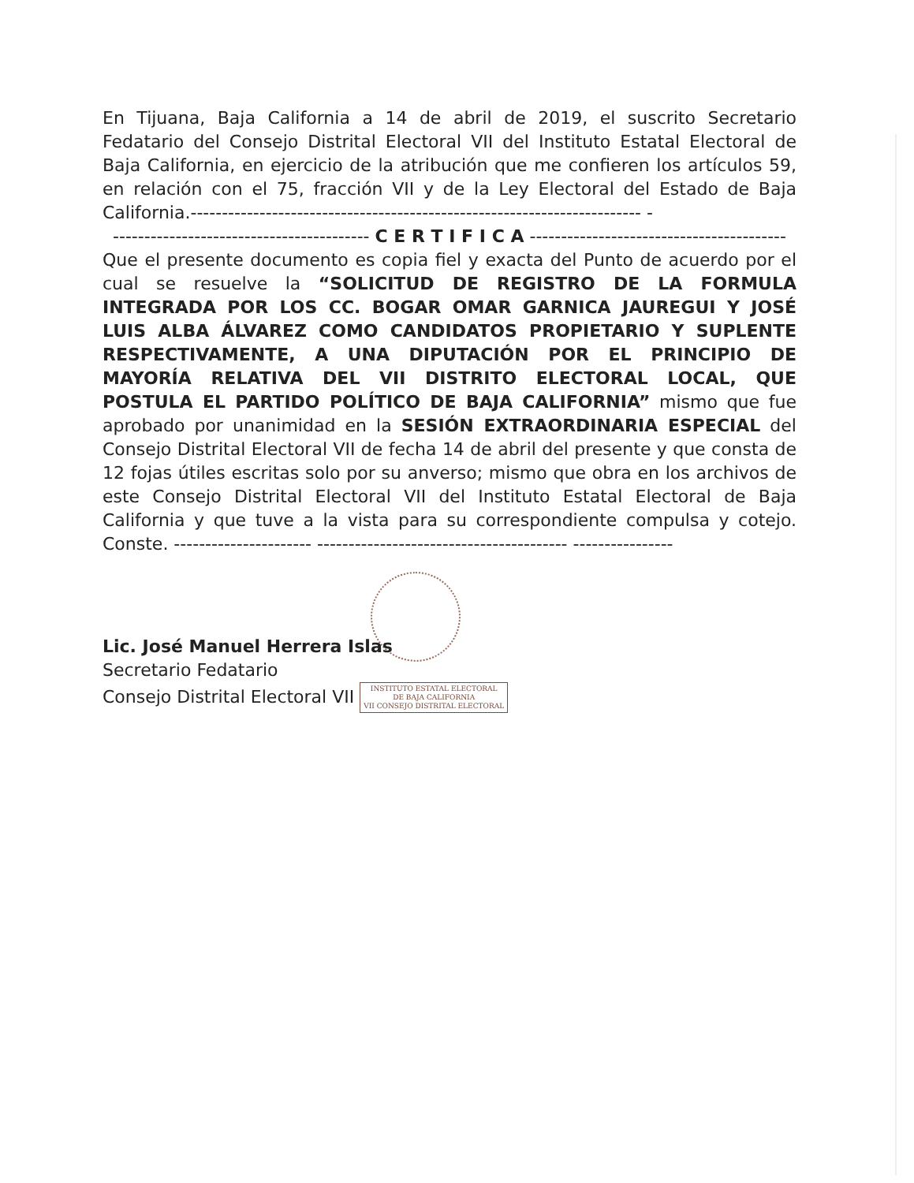En Tijuana, Baja California a 14 de abril de 2019, el suscrito Secretario Fedatario del Consejo Distrital Electoral VII del Instituto Estatal Electoral de Baja California, en ejercicio de la atribución que me confieren los artículos 59, en relación con el 75, fracción VII y de la Ley Electoral del Estado de Baja California.------------------------------------------------------------------------ -
----------------------------------------- C E R T I F I C A -----------------------------------------
Que el presente documento es copia fiel y exacta del Punto de acuerdo por el cual se resuelve la “SOLICITUD DE REGISTRO DE LA FORMULA INTEGRADA POR LOS CC. BOGAR OMAR GARNICA JAUREGUI Y JOSÉ LUIS ALBA ÁLVAREZ COMO CANDIDATOS PROPIETARIO Y SUPLENTE RESPECTIVAMENTE, A UNA DIPUTACIÓN POR EL PRINCIPIO DE MAYORÍA RELATIVA DEL VII DISTRITO ELECTORAL LOCAL, QUE POSTULA EL PARTIDO POLÍTICO DE BAJA CALIFORNIA” mismo que fue aprobado por unanimidad en la SESIÓN EXTRAORDINARIA ESPECIAL del Consejo Distrital Electoral VII de fecha 14 de abril del presente y que consta de 12 fojas útiles escritas solo por su anverso; mismo que obra en los archivos de este Consejo Distrital Electoral VII del Instituto Estatal Electoral de Baja California y que tuve a la vista para su correspondiente compulsa y cotejo. Conste. ---------------------- ---------------------------------------- ----------------
Lic. José Manuel Herrera Islas
Secretario Fedatario
Consejo Distrital Electoral VII INSTITUTO ESTATAL ELECTORAL
DE BAJA CALIFORNIA
VII CONSEJO DISTRITAL ELECTORAL